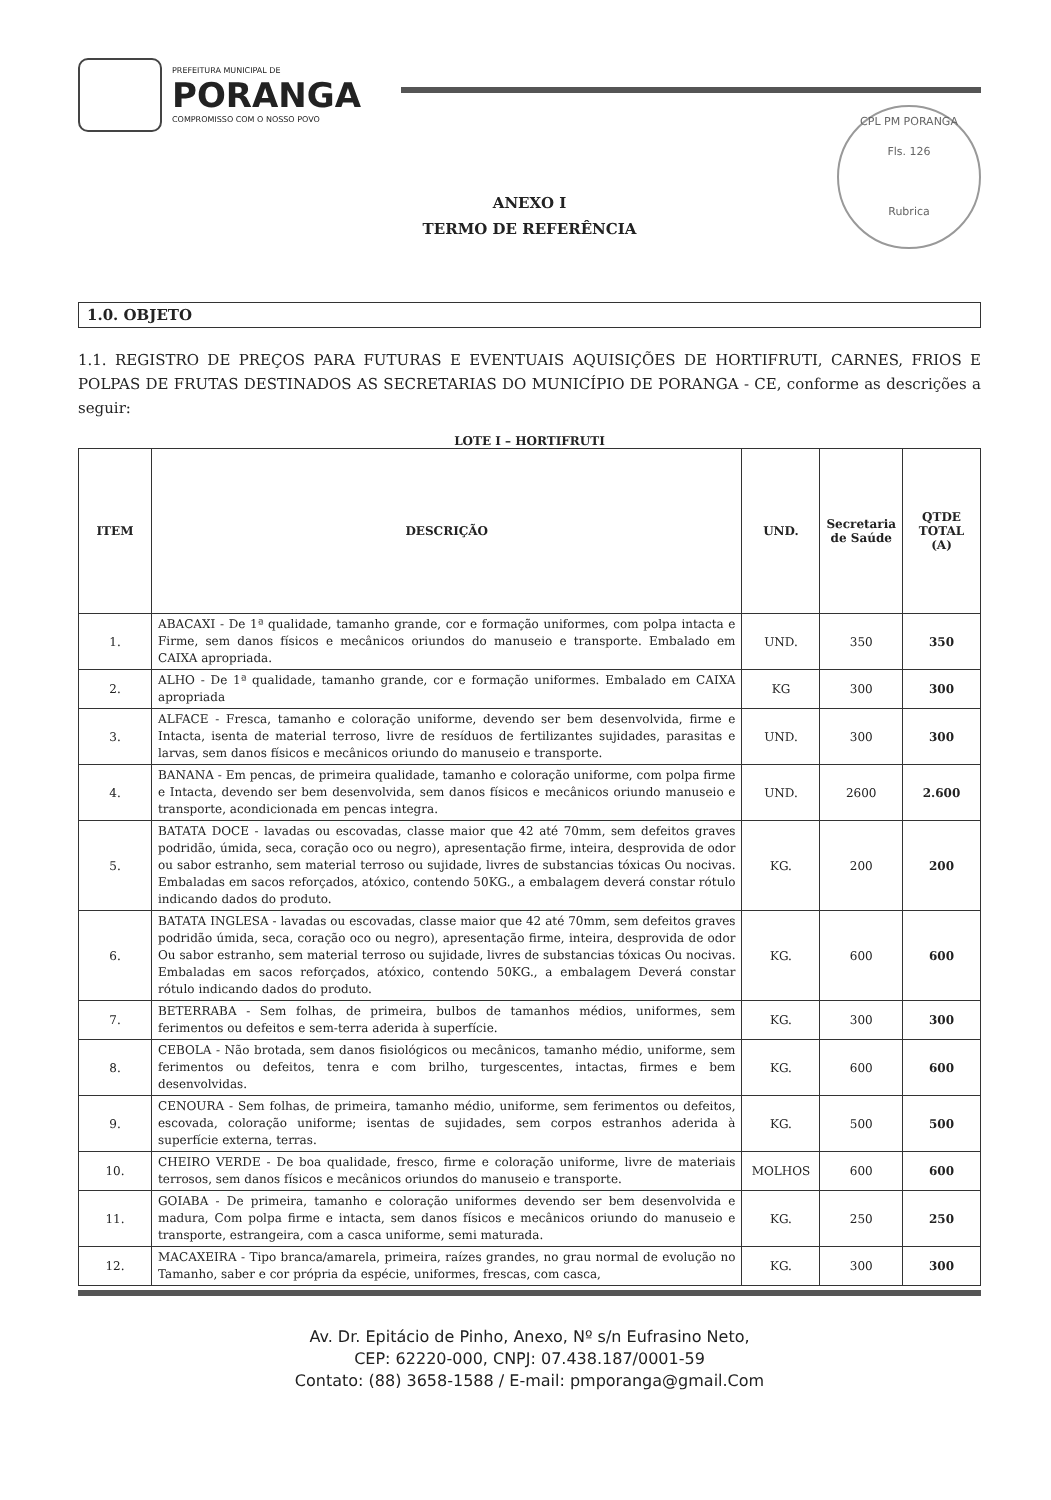PREFEITURA MUNICIPAL DE
PORANGA
COMPROMISSO COM O NOSSO POVO
CPL PM PORANGA
Fls. 126
Rubrica
ANEXO I
TERMO DE REFERÊNCIA
1.0. OBJETO
1.1. REGISTRO DE PREÇOS PARA FUTURAS E EVENTUAIS AQUISIÇÕES DE HORTIFRUTI, CARNES, FRIOS E POLPAS DE FRUTAS DESTINADOS AS SECRETARIAS DO MUNICÍPIO DE PORANGA - CE, conforme as descrições a seguir:
LOTE I – HORTIFRUTI
| ITEM | DESCRIÇÃO | UND. | Secretaria de Saúde | QTDE TOTAL (A) |
| --- | --- | --- | --- | --- |
| 1. | ABACAXI - De 1ª qualidade, tamanho grande, cor e formação uniformes, com polpa intacta e Firme, sem danos físicos e mecânicos oriundos do manuseio e transporte. Embalado em CAIXA apropriada. | UND. | 350 | 350 |
| 2. | ALHO - De 1ª qualidade, tamanho grande, cor e formação uniformes. Embalado em CAIXA apropriada | KG | 300 | 300 |
| 3. | ALFACE - Fresca, tamanho e coloração uniforme, devendo ser bem desenvolvida, firme e Intacta, isenta de material terroso, livre de resíduos de fertilizantes sujidades, parasitas e larvas, sem danos físicos e mecânicos oriundo do manuseio e transporte. | UND. | 300 | 300 |
| 4. | BANANA - Em pencas, de primeira qualidade, tamanho e coloração uniforme, com polpa firme e Intacta, devendo ser bem desenvolvida, sem danos físicos e mecânicos oriundo manuseio e transporte, acondicionada em pencas integra. | UND. | 2600 | 2.600 |
| 5. | BATATA DOCE - lavadas ou escovadas, classe maior que 42 até 70mm, sem defeitos graves podridão, úmida, seca, coração oco ou negro), apresentação firme, inteira, desprovida de odor ou sabor estranho, sem material terroso ou sujidade, livres de substancias tóxicas Ou nocivas. Embaladas em sacos reforçados, atóxico, contendo 50KG., a embalagem deverá constar rótulo indicando dados do produto. | KG. | 200 | 200 |
| 6. | BATATA INGLESA - lavadas ou escovadas, classe maior que 42 até 70mm, sem defeitos graves podridão úmida, seca, coração oco ou negro), apresentação firme, inteira, desprovida de odor Ou sabor estranho, sem material terroso ou sujidade, livres de substancias tóxicas Ou nocivas. Embaladas em sacos reforçados, atóxico, contendo 50KG., a embalagem Deverá constar rótulo indicando dados do produto. | KG. | 600 | 600 |
| 7. | BETERRABA - Sem folhas, de primeira, bulbos de tamanhos médios, uniformes, sem ferimentos ou defeitos e sem-terra aderida à superfície. | KG. | 300 | 300 |
| 8. | CEBOLA - Não brotada, sem danos fisiológicos ou mecânicos, tamanho médio, uniforme, sem ferimentos ou defeitos, tenra e com brilho, turgescentes, intactas, firmes e bem desenvolvidas. | KG. | 600 | 600 |
| 9. | CENOURA - Sem folhas, de primeira, tamanho médio, uniforme, sem ferimentos ou defeitos, escovada, coloração uniforme; isentas de sujidades, sem corpos estranhos aderida à superfície externa, terras. | KG. | 500 | 500 |
| 10. | CHEIRO VERDE - De boa qualidade, fresco, firme e coloração uniforme, livre de materiais terrosos, sem danos físicos e mecânicos oriundos do manuseio e transporte. | MOLHOS | 600 | 600 |
| 11. | GOIABA - De primeira, tamanho e coloração uniformes devendo ser bem desenvolvida e madura, Com polpa firme e intacta, sem danos físicos e mecânicos oriundo do manuseio e transporte, estrangeira, com a casca uniforme, semi maturada. | KG. | 250 | 250 |
| 12. | MACAXEIRA - Tipo branca/amarela, primeira, raízes grandes, no grau normal de evolução no Tamanho, saber e cor própria da espécie, uniformes, frescas, com casca, | KG. | 300 | 300 |
Av. Dr. Epitácio de Pinho, Anexo, Nº s/n Eufrasino Neto,
CEP: 62220-000, CNPJ: 07.438.187/0001-59
Contato: (88) 3658-1588 / E-mail: pmporanga@gmail.Com